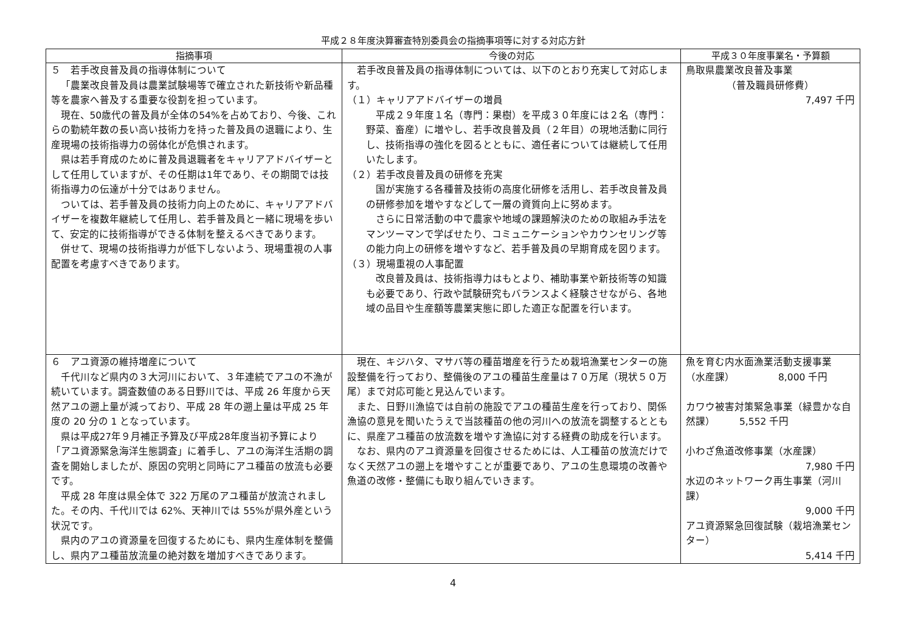平成２８年度決算審査特別委員会の指摘事項等に対する対応方針
| 指摘事項 | 今後の対応 | 平成３０年度事業名・予算額 |
| --- | --- | --- |
| ５ 若手改良普及員の指導体制について 「農業改良普及員は農業試験場等で確立された新技術や新品種等を農家へ普及する重要な役割を担っています。 現在、50歳代の普及員が全体の54%を占めており、今後、これらの勤続年数の長い高い技術力を持った普及員の退職により、生産現場の技術指導力の弱体化が危惧されます。 県は若手育成のために普及員退職者をキャリアアドバイザーとして任用していますが、その任期は1年であり、その期間では技術指導力の伝達が十分ではありません。 ついては、若手普及員の技術力向上のために、キャリアアドバイザーを複数年継続して任用し、若手普及員と一緒に現場を歩いて、安定的に技術指導ができる体制を整えるべきであります。 併せて、現場の技術指導力が低下しないよう、現場重視の人事配置を考慮すべきであります。 | 若手改良普及員の指導体制については、以下のとおり充実して対応します。 （１）キャリアアドバイザーの増員 平成２９年度１名（専門：果樹）を平成３０年度には２名（専門：野菜、畜産）に増やし、若手改良普及員（２年目）の現地活動に同行し、技術指導の強化を図るとともに、適任者については継続して任用いたします。 （２）若手改良普及員の研修を充実 国が実施する各種普及技術の高度化研修を活用し、若手改良普及員の研修参加を増やすなどして一層の資質向上に努めます。 さらに日常活動の中で農家や地域の課題解決のための取組み手法をマンツーマンで学ばせたり、コミュニケーションやカウンセリング等の能力向上の研修を増やすなど、若手普及員の早期育成を図ります。 （３）現場重視の人事配置 改良普及員は、技術指導力はもとより、補助事業や新技術等の知識も必要であり、行政や試験研究もバランスよく経験させながら、各地域の品目や生産額等農業実態に即した適正な配置を行います。 | 鳥取県農業改良普及事業 （普及職員研修費） 7,497 千円 |
| ６ アユ資源の維持増産について 千代川など県内の３大河川において、３年連続でアユの不漁が続いています。調査数値のある日野川では、平成 26 年度から天然アユの遡上量が減っており、平成 28 年の遡上量は平成 25 年度の 20 分の 1 となっています。 県は平成27年９月補正予算及び平成28年度当初予算により「アユ資源緊急海洋生態調査」に着手し、アユの海洋生活期の調査を開始しましたが、原因の究明と同時にアユ種苗の放流も必要です。 平成 28 年度は県全体で 322 万尾のアユ種苗が放流されました。その内、千代川では 62%、天神川では 55%が県外産という状況です。 県内のアユの資源量を回復するためにも、県内生産体制を整備し、県内アユ種苗放流量の絶対数を増加すべきであります。 | 現在、キジハタ、マサバ等の種苗増産を行うため栽培漁業センターの施設整備を行っており、整備後のアユの種苗生産量は７０万尾（現状５０万尾）まで対応可能と見込んでいます。 また、日野川漁協では自前の施設でアユの種苗生産を行っており、関係漁協の意見を聞いたうえで当該種苗の他の河川への放流を調整するとともに、県産アユ種苗の放流数を増やす漁協に対する経費の助成を行います。 なお、県内のアユ資源量を回復させるためには、人工種苗の放流だけでなく天然アユの遡上を増やすことが重要であり、アユの生息環境の改善や魚道の改修・整備にも取り組んでいきます。 | 魚を育む内水面漁業活動支援事業 （水産課） 8,000 千円 カワウ被害対策緊急事業（緑豊かな自然課） 5,552 千円 小わざ魚道改修事業（水産課） 7,980 千円 水辺のネットワーク再生事業（河川課） 9,000 千円 アユ資源緊急回復試験（栽培漁業センター） 5,414 千円 |
4